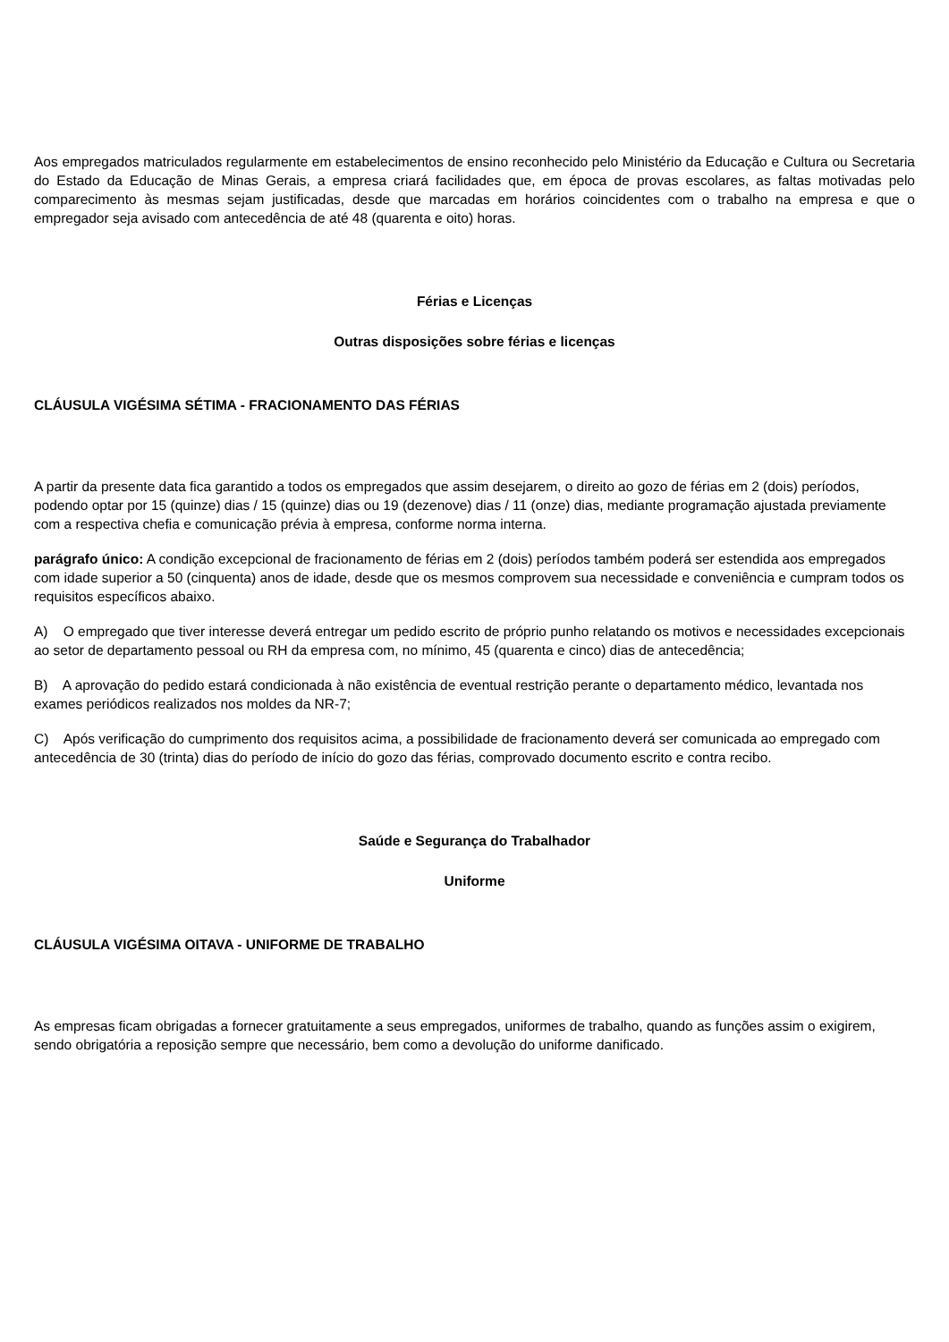Aos empregados matriculados regularmente em estabelecimentos de ensino reconhecido pelo Ministério da Educação e Cultura ou Secretaria do Estado da Educação de Minas Gerais, a empresa criará facilidades que, em época de provas escolares, as faltas motivadas pelo comparecimento às mesmas sejam justificadas, desde que marcadas em horários coincidentes com o trabalho na empresa e que o empregador seja avisado com antecedência de até 48 (quarenta e oito) horas.
Férias e Licenças
Outras disposições sobre férias e licenças
CLÁUSULA VIGÉSIMA SÉTIMA - FRACIONAMENTO DAS FÉRIAS
A partir da presente data fica garantido a todos os empregados que assim desejarem, o direito ao gozo de férias em 2 (dois) períodos, podendo optar por 15 (quinze) dias / 15 (quinze) dias ou 19 (dezenove) dias / 11 (onze) dias, mediante programação ajustada previamente com a respectiva chefia e comunicação prévia à empresa, conforme norma interna.
parágrafo único: A condição excepcional de fracionamento de férias em 2 (dois) períodos também poderá ser estendida aos empregados com idade superior a 50 (cinquenta) anos de idade, desde que os mesmos comprovem sua necessidade e conveniência e cumpram todos os requisitos específicos abaixo.
A) O empregado que tiver interesse deverá entregar um pedido escrito de próprio punho relatando os motivos e necessidades excepcionais ao setor de departamento pessoal ou RH da empresa com, no mínimo, 45 (quarenta e cinco) dias de antecedência;
B) A aprovação do pedido estará condicionada à não existência de eventual restrição perante o departamento médico, levantada nos exames periódicos realizados nos moldes da NR-7;
C) Após verificação do cumprimento dos requisitos acima, a possibilidade de fracionamento deverá ser comunicada ao empregado com antecedência de 30 (trinta) dias do período de início do gozo das férias, comprovado documento escrito e contra recibo.
Saúde e Segurança do Trabalhador
Uniforme
CLÁUSULA VIGÉSIMA OITAVA - UNIFORME DE TRABALHO
As empresas ficam obrigadas a fornecer gratuitamente a seus empregados, uniformes de trabalho, quando as funções assim o exigirem, sendo obrigatória a reposição sempre que necessário, bem como a devolução do uniforme danificado.